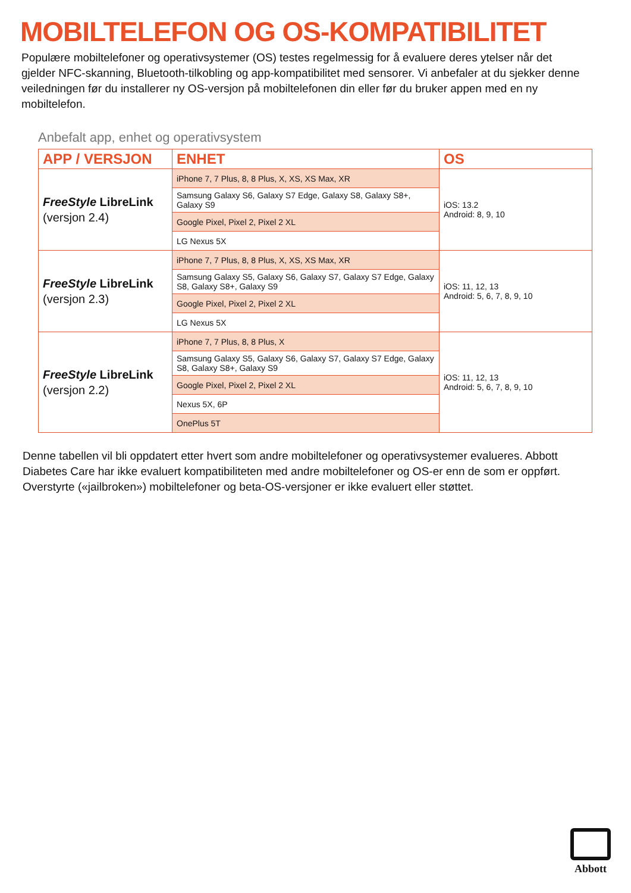MOBILTELEFON OG OS-KOMPATIBILITET
Populære mobiltelefoner og operativsystemer (OS) testes regelmessig for å evaluere deres ytelser når det gjelder NFC-skanning, Bluetooth-tilkobling og app-kompatibilitet med sensorer. Vi anbefaler at du sjekker denne veiledningen før du installerer ny OS-versjon på mobiltelefonen din eller før du bruker appen med en ny mobiltelefon.
Anbefalt app, enhet og operativsystem
| APP / VERSJON | ENHET | OS |
| --- | --- | --- |
| FreeStyle LibreLink (versjon 2.4) | iPhone 7, 7 Plus, 8, 8 Plus, X, XS, XS Max, XR | iOS: 13.2 Android: 8, 9, 10 |
| | Samsung Galaxy S6, Galaxy S7 Edge, Galaxy S8, Galaxy S8+, Galaxy S9 | |
| | Google Pixel, Pixel 2, Pixel 2 XL | |
| | LG Nexus 5X | |
| FreeStyle LibreLink (versjon 2.3) | iPhone 7, 7 Plus, 8, 8 Plus, X, XS, XS Max, XR | iOS: 11, 12, 13 Android: 5, 6, 7, 8, 9, 10 |
| | Samsung Galaxy S5, Galaxy S6, Galaxy S7, Galaxy S7 Edge, Galaxy S8, Galaxy S8+, Galaxy S9 | |
| | Google Pixel, Pixel 2, Pixel 2 XL | |
| | LG Nexus 5X | |
| FreeStyle LibreLink (versjon 2.2) | iPhone 7, 7 Plus, 8, 8 Plus, X | iOS: 11, 12, 13 Android: 5, 6, 7, 8, 9, 10 |
| | Samsung Galaxy S5, Galaxy S6, Galaxy S7, Galaxy S7 Edge, Galaxy S8, Galaxy S8+, Galaxy S9 | |
| | Google Pixel, Pixel 2, Pixel 2 XL | |
| | Nexus 5X, 6P | |
| | OnePlus 5T | |
Denne tabellen vil bli oppdatert etter hvert som andre mobiltelefoner og operativsystemer evalueres. Abbott Diabetes Care har ikke evaluert kompatibiliteten med andre mobiltelefoner og OS-er enn de som er oppført. Overstyrte («jailbroken») mobiltelefoner og beta-OS-versjoner er ikke evaluert eller støttet.
Abbott